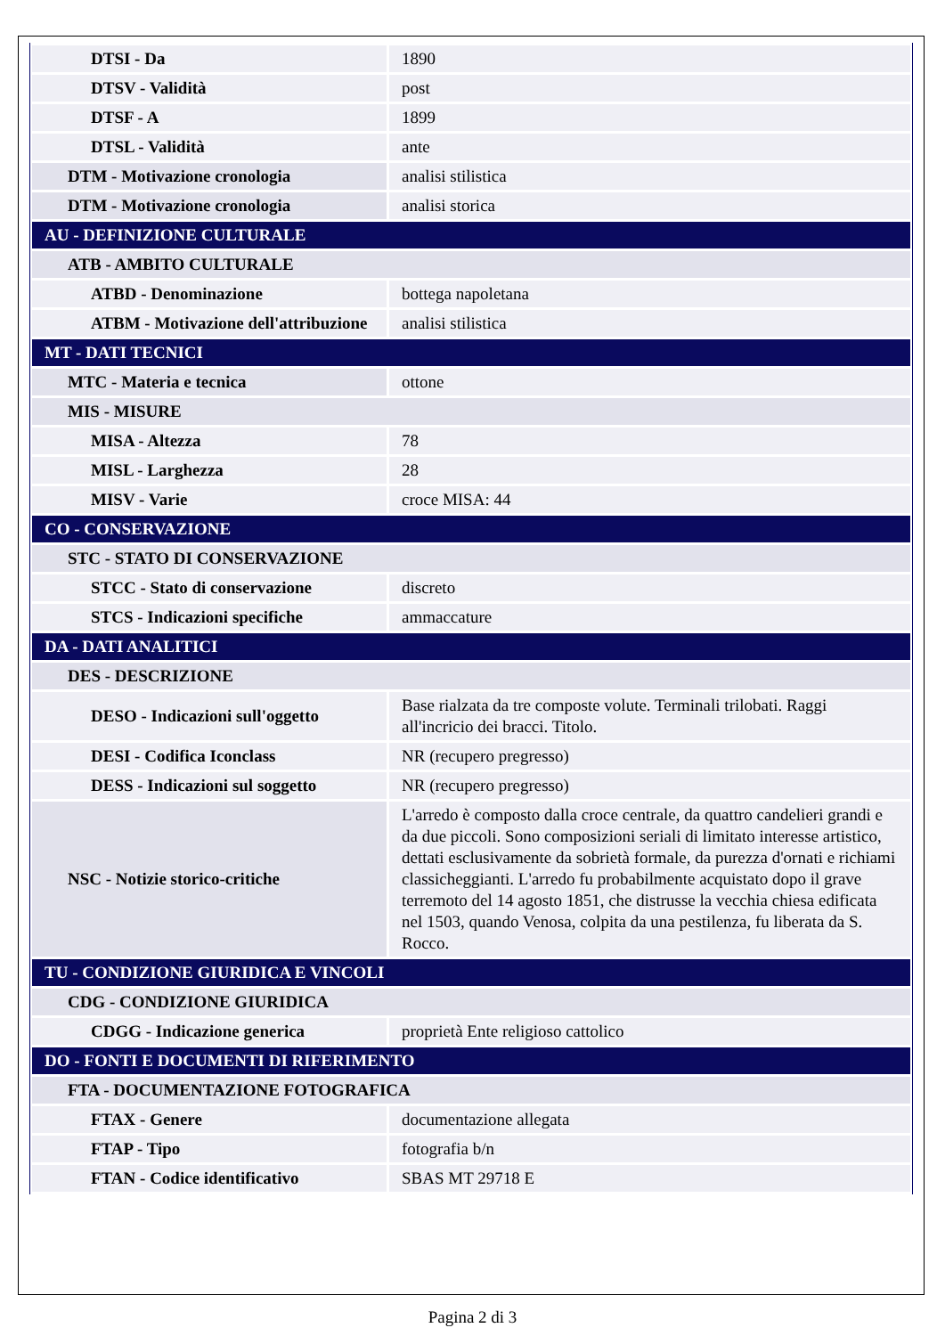| DTSI - Da | 1890 |
| DTSV - Validità | post |
| DTSF - A | 1899 |
| DTSL - Validità | ante |
| DTM - Motivazione cronologia | analisi stilistica |
| DTM - Motivazione cronologia | analisi storica |
| AU - DEFINIZIONE CULTURALE | |
| ATB - AMBITO CULTURALE | |
| ATBD - Denominazione | bottega napoletana |
| ATBM - Motivazione dell'attribuzione | analisi stilistica |
| MT - DATI TECNICI | |
| MTC - Materia e tecnica | ottone |
| MIS - MISURE | |
| MISA - Altezza | 78 |
| MISL - Larghezza | 28 |
| MISV - Varie | croce MISA: 44 |
| CO - CONSERVAZIONE | |
| STC - STATO DI CONSERVAZIONE | |
| STCC - Stato di conservazione | discreto |
| STCS - Indicazioni specifiche | ammaccature |
| DA - DATI ANALITICI | |
| DES - DESCRIZIONE | |
| DESO - Indicazioni sull'oggetto | Base rialzata da tre composte volute. Terminali trilobati. Raggi all'incricio dei bracci. Titolo. |
| DESI - Codifica Iconclass | NR (recupero pregresso) |
| DESS - Indicazioni sul soggetto | NR (recupero pregresso) |
| NSC - Notizie storico-critiche | L'arredo è composto dalla croce centrale, da quattro candelieri grandi e da due piccoli. Sono composizioni seriali di limitato interesse artistico, dettati esclusivamente da sobrietà formale, da purezza d'ornati e richiami classicheggianti. L'arredo fu probabilmente acquistato dopo il grave terremoto del 14 agosto 1851, che distrusse la vecchia chiesa edificata nel 1503, quando Venosa, colpita da una pestilenza, fu liberata da S. Rocco. |
| TU - CONDIZIONE GIURIDICA E VINCOLI | |
| CDG - CONDIZIONE GIURIDICA | |
| CDGG - Indicazione generica | proprietà Ente religioso cattolico |
| DO - FONTI E DOCUMENTI DI RIFERIMENTO | |
| FTA - DOCUMENTAZIONE FOTOGRAFICA | |
| FTAX - Genere | documentazione allegata |
| FTAP - Tipo | fotografia b/n |
| FTAN - Codice identificativo | SBAS MT 29718 E |
Pagina 2 di 3